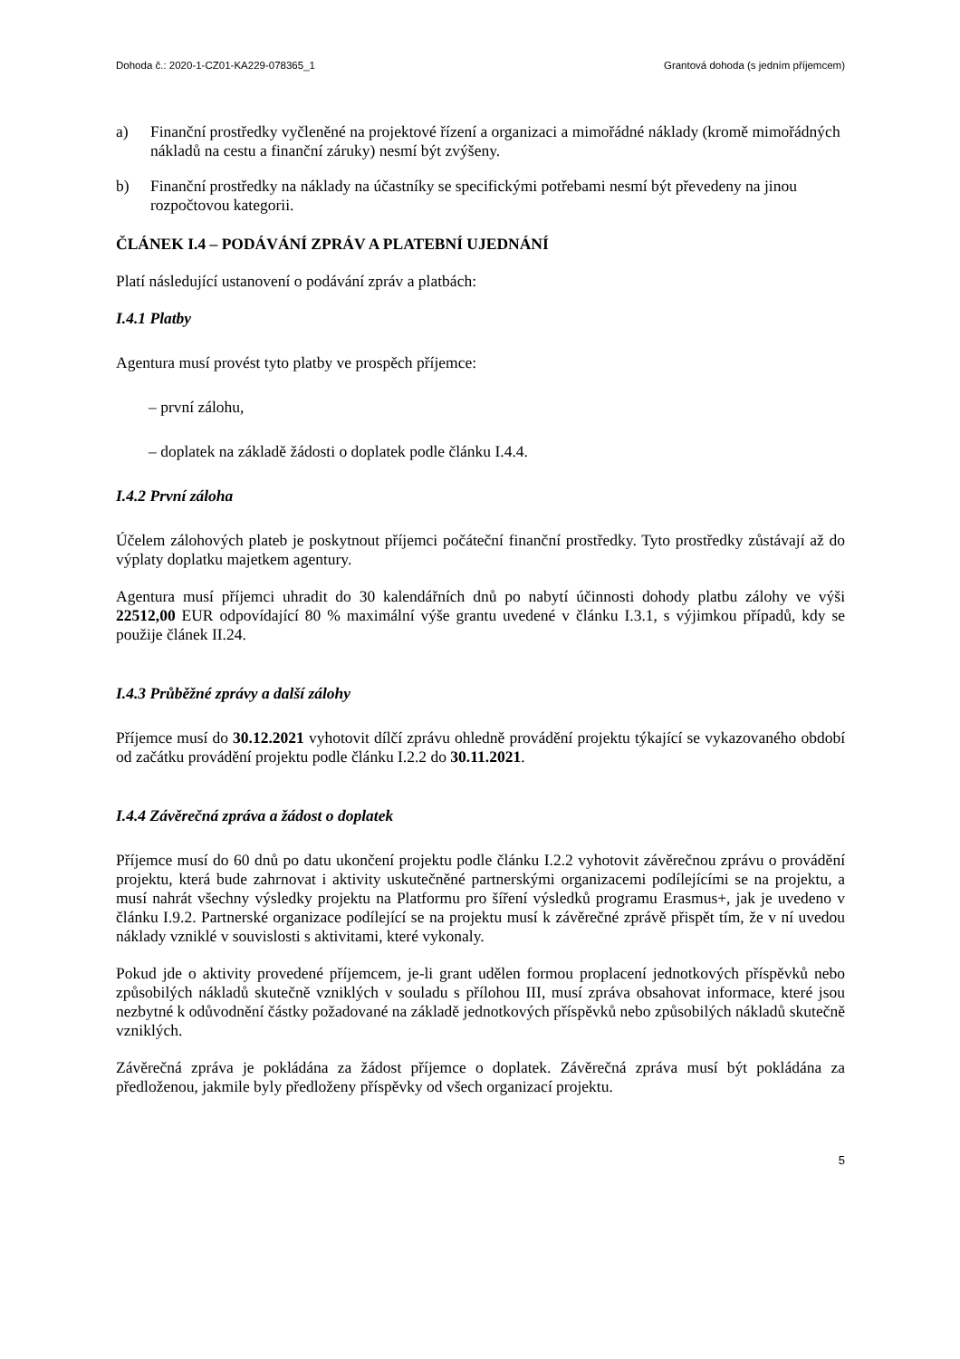Dohoda č.: 2020-1-CZ01-KA229-078365_1 Grantová dohoda (s jedním příjemcem)
a) Finanční prostředky vyčleněné na projektové řízení a organizaci a mimořádné náklady (kromě mimořádných nákladů na cestu a finanční záruky) nesmí být zvýšeny.
b) Finanční prostředky na náklady na účastníky se specifickými potřebami nesmí být převedeny na jinou rozpočtovou kategorii.
ČLÁNEK I.4 – PODÁVÁNÍ ZPRÁV A PLATEBNÍ UJEDNÁNÍ
Platí následující ustanovení o podávání zpráv a platbách:
I.4.1 Platby
Agentura musí provést tyto platby ve prospěch příjemce:
– první zálohu,
– doplatek na základě žádosti o doplatek podle článku I.4.4.
I.4.2 První záloha
Účelem zálohových plateb je poskytnout příjemci počáteční finanční prostředky. Tyto prostředky zůstávají až do výplaty doplatku majetkem agentury.
Agentura musí příjemci uhradit do 30 kalendářních dnů po nabytí účinnosti dohody platbu zálohy ve výši 22512,00 EUR odpovídající 80 % maximální výše grantu uvedené v článku I.3.1, s výjimkou případů, kdy se použije článek II.24.
I.4.3 Průběžné zprávy a další zálohy
Příjemce musí do 30.12.2021 vyhotovit dílčí zprávu ohledně provádění projektu týkající se vykazovaného období od začátku provádění projektu podle článku I.2.2 do 30.11.2021.
I.4.4 Závěrečná zpráva a žádost o doplatek
Příjemce musí do 60 dnů po datu ukončení projektu podle článku I.2.2 vyhotovit závěrečnou zprávu o provádění projektu, která bude zahrnovat i aktivity uskutečněné partnerskými organizacemi podílejícími se na projektu, a musí nahrát všechny výsledky projektu na Platformu pro šíření výsledků programu Erasmus+, jak je uvedeno v článku I.9.2. Partnerské organizace podílející se na projektu musí k závěrečné zprávě přispět tím, že v ní uvedou náklady vzniklé v souvislosti s aktivitami, které vykonaly.
Pokud jde o aktivity provedené příjemcem, je-li grant udělen formou proplacení jednotkových příspěvků nebo způsobilých nákladů skutečně vzniklých v souladu s přílohou III, musí zpráva obsahovat informace, které jsou nezbytné k odůvodnění částky požadované na základě jednotkových příspěvků nebo způsobilých nákladů skutečně vzniklých.
Závěrečná zpráva je pokládána za žádost příjemce o doplatek. Závěrečná zpráva musí být pokládána za předloženou, jakmile byly předloženy příspěvky od všech organizací projektu.
5